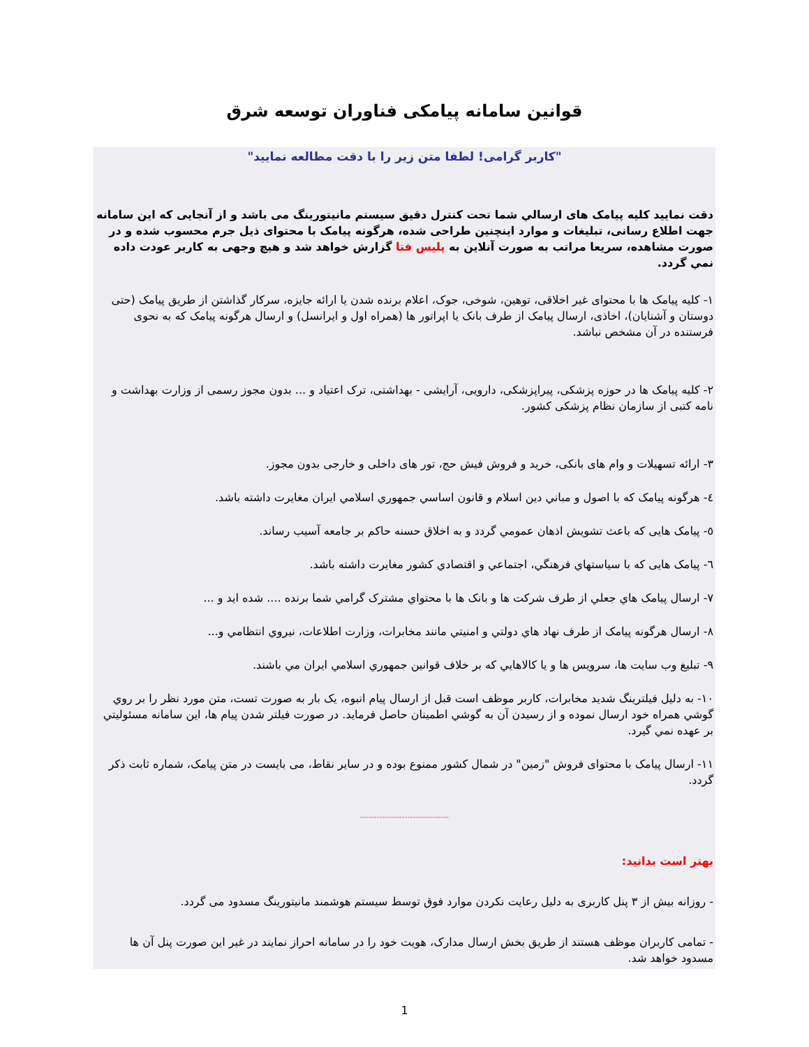قوانین سامانه پیامکی فناوران توسعه شرق
"کاربر گرامی! لطفا متن زیر را با دقت مطالعه نمایید"
دقت نمایید کلیه پیامک های ارسالي شما تحت کنترل دقیق سیستم مانیتورینگ می باشد و از آنجایی که این سامانه جهت اطلاع رسانی، تبلیغات و موارد اینچنین طراحی شده، هرگونه پیامک با محتوای ذیل جرم محسوب شده و در صورت مشاهده، سریعا مراتب به صورت آنلاین به پلیس فتا گزارش خواهد شد و هیچ وجهی به کاربر عودت داده نمي گردد.
۱- کلیه پیامک ها با محتوای غیر اخلاقی، توهین، شوخی، جوک، اعلام برنده شدن یا ارائه جایزه، سرکار گذاشتن از طریق پیامک (حتی دوستان و آشنایان)، اخاذی، ارسال پیامک از طرف بانک یا اپراتور ها (همراه اول و ایرانسل) و ارسال هرگونه پیامک که به نحوی فرستنده در آن مشخص نباشد.
۲- کلیه پیامک ها در حوزه پزشکی، پیراپزشکی، دارویی، آرایشی - بهداشتی، ترک اعتیاد و ... بدون مجوز رسمی از وزارت بهداشت و نامه کتبی از سازمان نظام پزشکی کشور.
۳- ارائه تسهیلات و وام های بانکی، خرید و فروش فیش حج، تور های داخلی و خارجی بدون مجوز.
٤- هرگونه پیامک که با اصول و مباني دین اسلام و قانون اساسي جمهوري اسلامي ایران مغایرت داشته باشد.
٥- پیامک هایی که باعث تشویش اذهان عمومي گردد و به اخلاق حسنه حاکم بر جامعه آسیب رساند.
٦- پیامک هایی که با سیاستهاي فرهنگي، اجتماعي و اقتصادي کشور مغایرت داشته باشد.
۷- ارسال پیامک هاي جعلي از طرف شرکت ها و بانک ها با محتواي مشترک گرامي شما برنده .... شده اید و ...
۸- ارسال هرگونه پیامک از طرف نهاد هاي دولتي و امنیتي مانند مخابرات، وزارت اطلاعات، نیروي انتظامي و...
۹- تبلیغ وب سایت ها، سرویس ها و یا کالاهایي که بر خلاف قوانین جمهوري اسلامي ایران مي باشند.
۱۰- به دلیل فیلترینگ شدید مخابرات، کاربر موظف است قبل از ارسال پیام انبوه، یک بار به صورت تست، متن مورد نظر را بر روي گوشي همراه خود ارسال نموده و از رسیدن آن به گوشي اطمینان حاصل فرماید. در صورت فیلتر شدن پیام ها، این سامانه مسئولیتي بر عهده نمي گیرد.
۱۱- ارسال پیامک با محتوای فروش "زمین" در شمال کشور ممنوع بوده و در سایر نقاط، می بایست در متن پیامک، شماره ثابت ذکر گردد.
--------------------------------
بهتر است بدانید:
- روزانه بیش از ۳ پنل کاربری به دلیل رعایت نکردن موارد فوق توسط سیستم هوشمند مانیتورینگ مسدود می گردد.
- تمامی کاربران موظف هستند از طریق بخش ارسال مدارک، هویت خود را در سامانه احراز نمایند در غیر این صورت پنل آن ها مسدود خواهد شد.
1